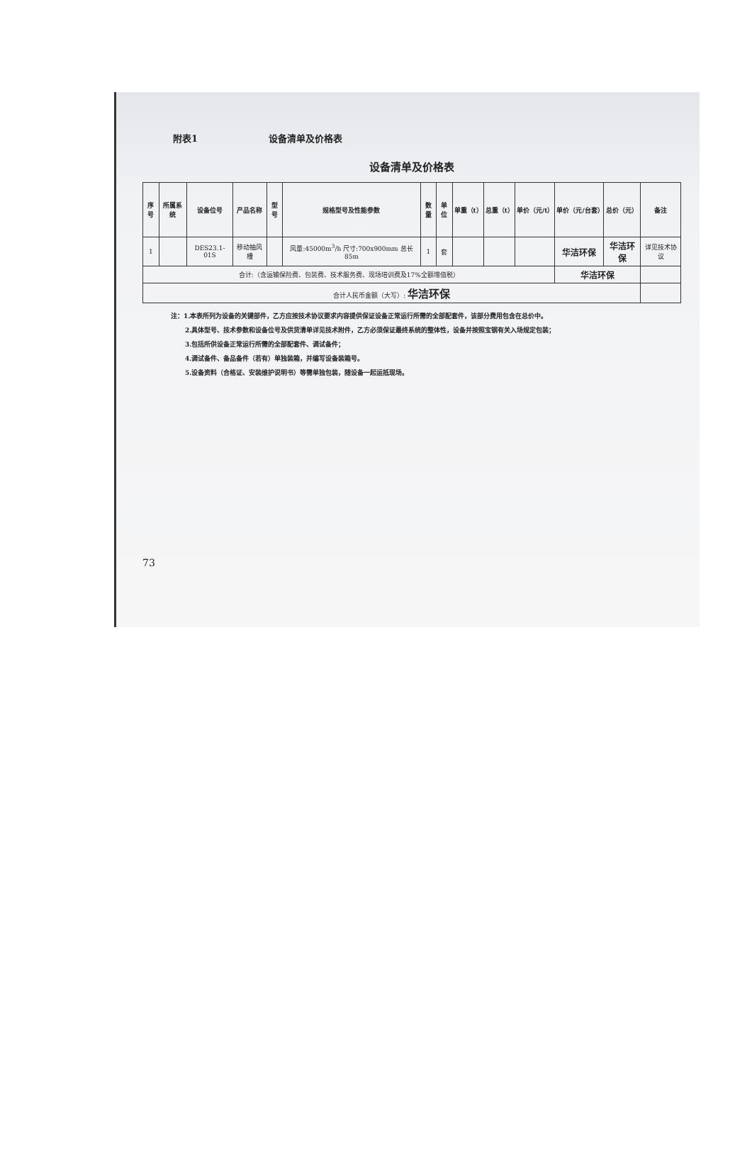附表1 设备清单及价格表
设备清单及价格表
| 序号 | 所属系统 | 设备位号 | 产品名称 | 型号 | 规格型号及性能参数 | 数量 | 单位 | 单重（t） | 总重（t） | 单价（元/t） | 单价（元/台套） | 总价（元） | 备注 |
| --- | --- | --- | --- | --- | --- | --- | --- | --- | --- | --- | --- | --- | --- |
| 1 | | DES23.1-01S | 移动抽风槽 | | 风量:45000m<sup>3</sup>/h 尺寸:700x900mm 总长 85m | 1 | 套 | | | | 华洁环保 | 华洁环保 | 详见技术协议 |
| 合计:（含运输保险费、包装费、技术服务费、现场培训费及17%全额增值税） | | | | | | | | | | | 华洁环保 | | |
| 合计人民币金额（大写）: 华洁环保 | | | | | | | | | | | | | |
注：1.本表所列为设备的关键部件，乙方应按技术协议要求内容提供保证设备正常运行所需的全部配套件，该部分费用包含在总价中。
2.具体型号、技术参数和设备位号及供货清单详见技术附件，乙方必须保证最终系统的整体性，设备并按照宝钢有关入场规定包装；
3.包括所供设备正常运行所需的全部配套件、调试备件；
4.调试备件、备品备件（若有）单独装箱，并编写设备装箱号。
5.设备资料（合格证、安装维护说明书）等需单独包装，随设备一起运抵现场。
73